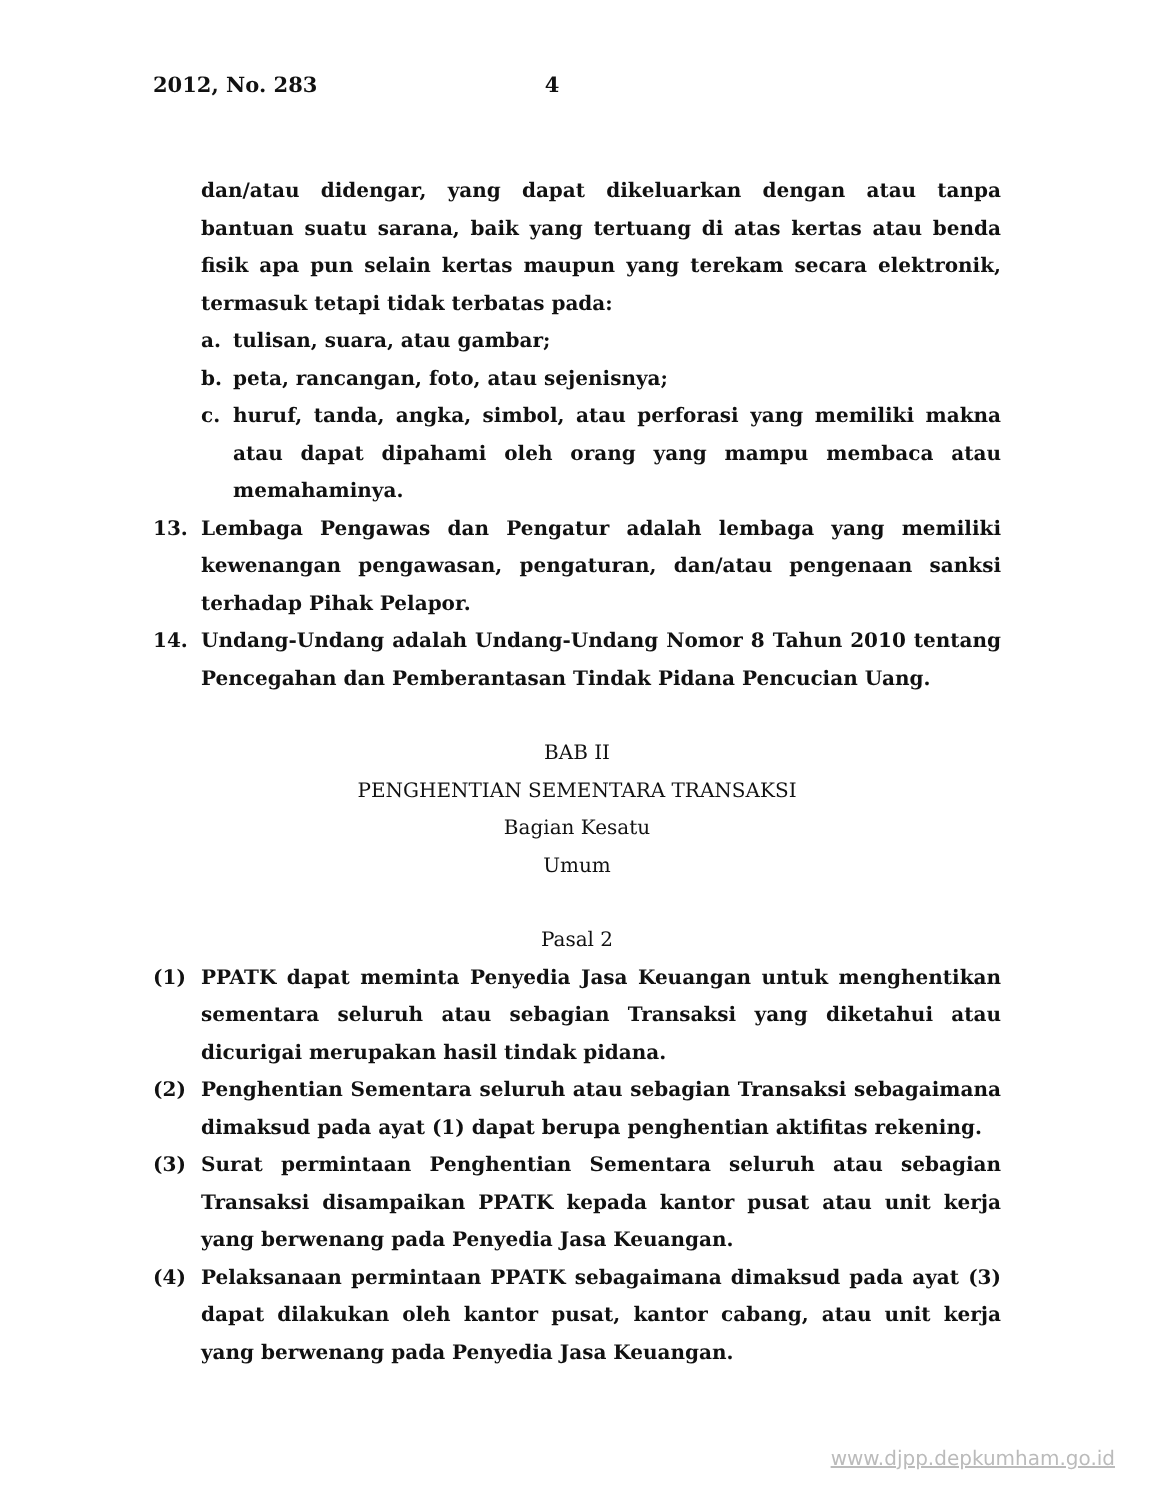2012, No. 283 4
dan/atau didengar, yang dapat dikeluarkan dengan atau tanpa bantuan suatu sarana, baik yang tertuang di atas kertas atau benda fisik apa pun selain kertas maupun yang terekam secara elektronik, termasuk tetapi tidak terbatas pada:
a. tulisan, suara, atau gambar;
b. peta, rancangan, foto, atau sejenisnya;
c. huruf, tanda, angka, simbol, atau perforasi yang memiliki makna atau dapat dipahami oleh orang yang mampu membaca atau memahaminya.
13. Lembaga Pengawas dan Pengatur adalah lembaga yang memiliki kewenangan pengawasan, pengaturan, dan/atau pengenaan sanksi terhadap Pihak Pelapor.
14. Undang-Undang adalah Undang-Undang Nomor 8 Tahun 2010 tentang Pencegahan dan Pemberantasan Tindak Pidana Pencucian Uang.
BAB II
PENGHENTIAN SEMENTARA TRANSAKSI
Bagian Kesatu
Umum
Pasal 2
(1) PPATK dapat meminta Penyedia Jasa Keuangan untuk menghentikan sementara seluruh atau sebagian Transaksi yang diketahui atau dicurigai merupakan hasil tindak pidana.
(2) Penghentian Sementara seluruh atau sebagian Transaksi sebagaimana dimaksud pada ayat (1) dapat berupa penghentian aktifitas rekening.
(3) Surat permintaan Penghentian Sementara seluruh atau sebagian Transaksi disampaikan PPATK kepada kantor pusat atau unit kerja yang berwenang pada Penyedia Jasa Keuangan.
(4) Pelaksanaan permintaan PPATK sebagaimana dimaksud pada ayat (3) dapat dilakukan oleh kantor pusat, kantor cabang, atau unit kerja yang berwenang pada Penyedia Jasa Keuangan.
www.djpp.depkumham.go.id